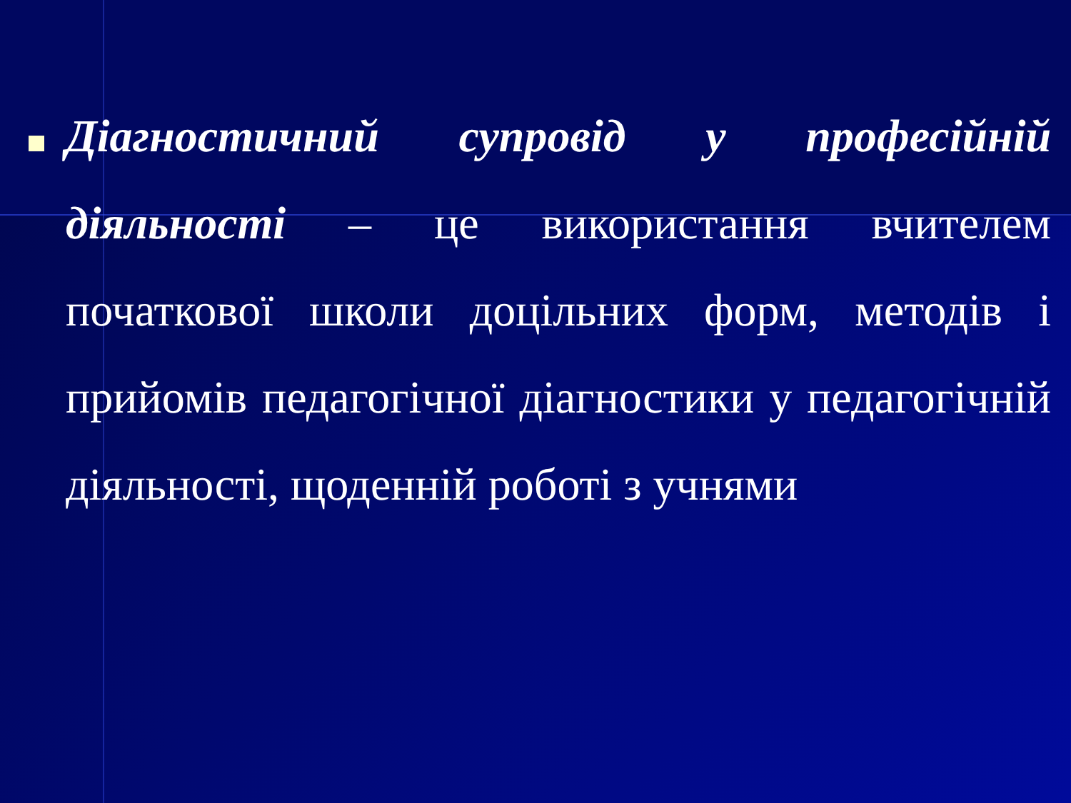Діагностичний супровід у професійній діяльності – це використання вчителем початкової школи доцільних форм, методів і прийомів педагогічної діагностики у педагогічній діяльності, щоденній роботі з учнями